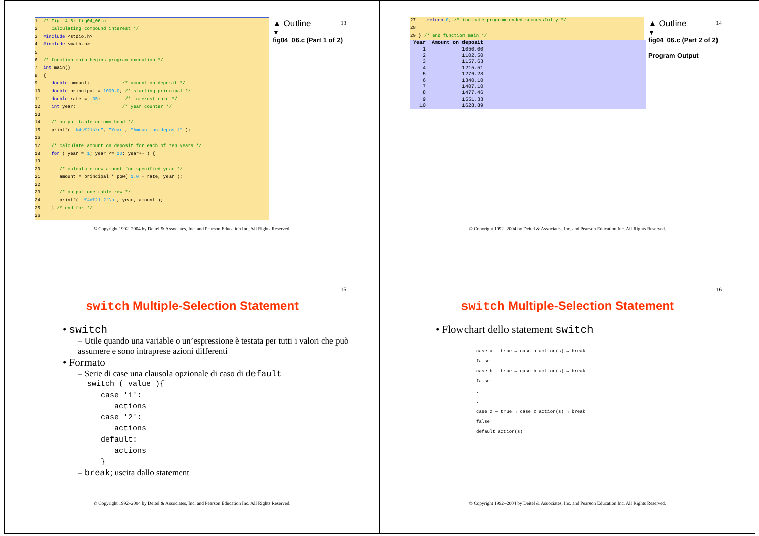13
1 /* Fig. 4.6: fig04_06.c
2 Calculating compound interest */
3 #include <stdio.h>
4 #include <math.h>
5
6 /* function main begins program execution */
7 int main()
8 {
9 double amount; /* amount on deposit */
10 double principal = 1000.0; /* starting principal */
11 double rate = .05; /* interest rate */
12 int year; /* year counter */
13
14 /* output table column head */
15 printf( "%4s%21s\n", "Year", "Amount on deposit" );
16
17 /* calculate amount on deposit for each of ten years */
18 for ( year = 1; year <= 10; year++ ) {
19
20 /* calculate new amount for specified year */
21 amount = principal * pow( 1.0 + rate, year );
22
23 /* output one table row */
24 printf( "%4d%21.2f\n", year, amount );
25 } /* end for */
26
▲ Outline
▼
fig04_06.c (Part 1 of 2)
© Copyright 1992–2004 by Deitel & Associates, Inc. and Pearson Education Inc. All Rights Reserved.
14
27 return 0; /* indicate program ended successfully */
28
29 } /* end function main */
| Year | Amount on deposit |
| --- | --- |
| 1 | 1050.00 |
| 2 | 1102.50 |
| 3 | 1157.63 |
| 4 | 1215.51 |
| 5 | 1276.28 |
| 6 | 1340.10 |
| 7 | 1407.10 |
| 8 | 1477.46 |
| 9 | 1551.33 |
| 10 | 1628.89 |
▲ Outline
▼
fig04_06.c (Part 2 of 2)
Program Output
© Copyright 1992–2004 by Deitel & Associates, Inc. and Pearson Education Inc. All Rights Reserved.
15
switch Multiple-Selection Statement
• switch
– Utile quando una variable o un’espressione è testata per tutti i valori che può assumere e sono intraprese azioni differenti
• Formato
– Serie di case una clausola opzionale di caso di default
  switch ( value ){
     case '1':
        actions
     case '2':
        actions
     default:
        actions
     }
– break; uscita dallo statement
© Copyright 1992–2004 by Deitel & Associates, Inc. and Pearson Education Inc. All Rights Reserved.
16
switch Multiple-Selection Statement
• Flowchart dello statement switch
case a — true → case a action(s) → break
false
case b — true → case b action(s) → break
false
.
.
case z — true → case z action(s) → break
false
default action(s)
© Copyright 1992–2004 by Deitel & Associates, Inc. and Pearson Education Inc. All Rights Reserved.